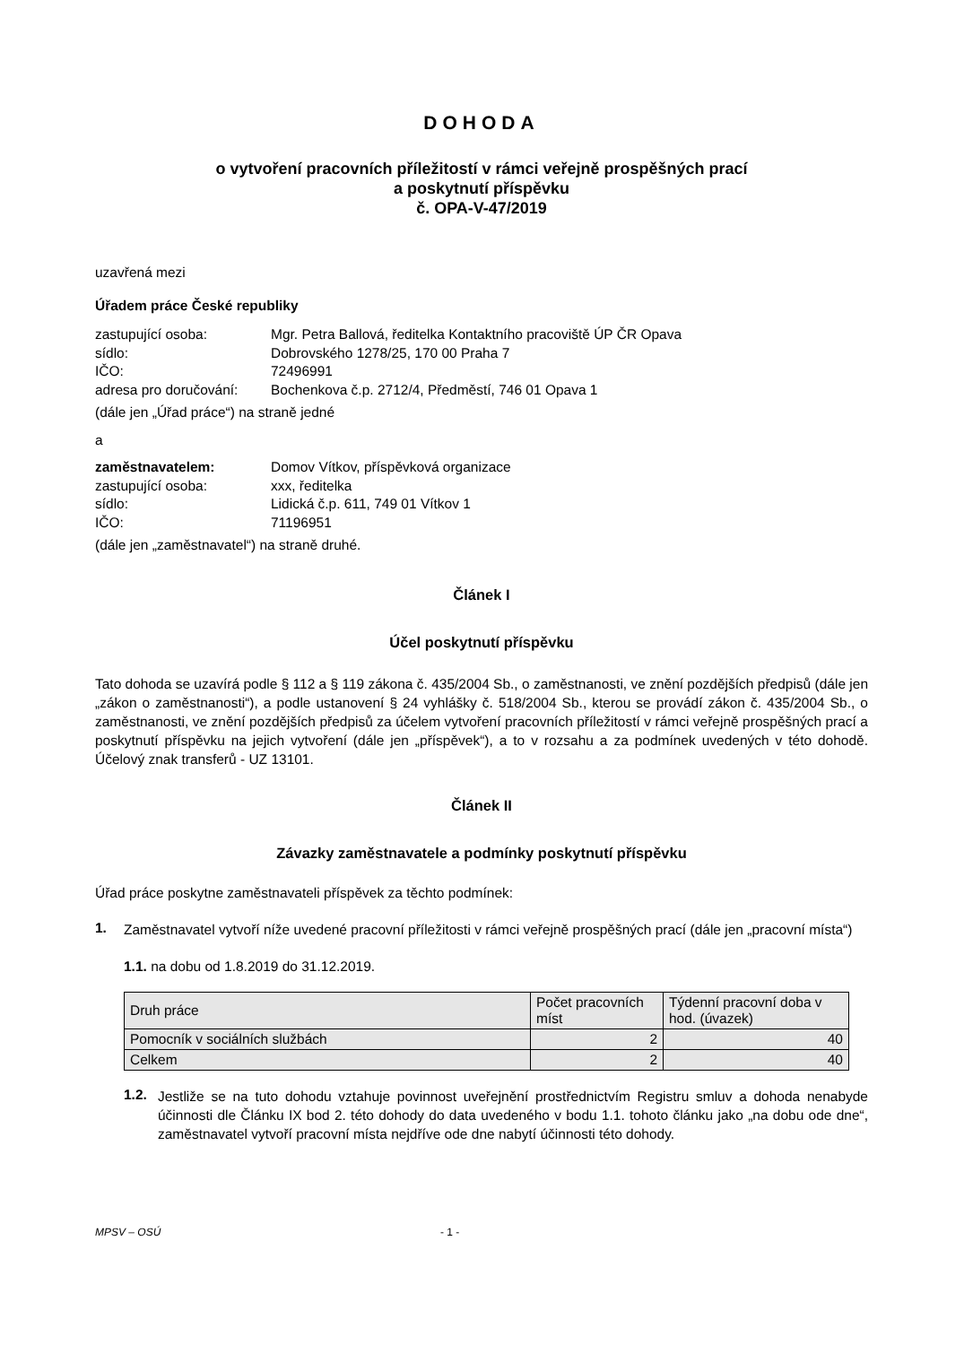DOHODA
o vytvoření pracovních příležitostí v rámci veřejně prospěšných prací
a poskytnutí příspěvku
č. OPA-V-47/2019
uzavřená mezi
Úřadem práce České republiky
zastupující osoba: Mgr. Petra Ballová, ředitelka Kontaktního pracoviště ÚP ČR Opava sídlo: Dobrovského 1278/25, 170 00 Praha 7 IČO: 72496991 adresa pro doručování: Bochenkova č.p. 2712/4, Předměstí, 746 01 Opava 1
(dále jen „Úřad práce“) na straně jedné
a
zaměstnavatelem: Domov Vítkov, příspěvková organizace zastupující osoba: xxx, ředitelka sídlo: Lidická č.p. 611, 749 01 Vítkov 1 IČO: 71196951
(dále jen „zaměstnavatel“) na straně druhé.
Článek I
Účel poskytnutí příspěvku
Tato dohoda se uzavírá podle § 112 a § 119 zákona č. 435/2004 Sb., o zaměstnanosti, ve znění pozdějších předpisů (dále jen „zákon o zaměstnanosti“), a podle ustanovení § 24 vyhlášky č. 518/2004 Sb., kterou se provádí zákon č. 435/2004 Sb., o zaměstnanosti, ve znění pozdějších předpisů za účelem vytvoření pracovních příležitostí v rámci veřejně prospěšných prací a poskytnutí příspěvku na jejich vytvoření (dále jen „příspěvek“), a to v rozsahu a za podmínek uvedených v této dohodě. Účelový znak transferů - UZ 13101.
Článek II
Závazky zaměstnavatele a podmínky poskytnutí příspěvku
Úřad práce poskytne zaměstnavateli příspěvek za těchto podmínek:
1.
Zaměstnavatel vytvoří níže uvedené pracovní příležitosti v rámci veřejně prospěšných prací (dále jen „pracovní místa“)
1.1. na dobu od 1.8.2019 do 31.12.2019.
| Druh práce | Počet pracovních míst | Týdenní pracovní doba v hod. (úvazek) |
| Pomocník v sociálních službách | 2 | 40 |
| Celkem | 2 | 40 |
1.2.
Jestliže se na tuto dohodu vztahuje povinnost uveřejnění prostřednictvím Registru smluv a dohoda nenabyde účinnosti dle Článku IX bod 2. této dohody do data uvedeného v bodu 1.1. tohoto článku jako „na dobu ode dne“, zaměstnavatel vytvoří pracovní místa nejdříve ode dne nabytí účinnosti této dohody.
MPSV – OSÚ - 1 -